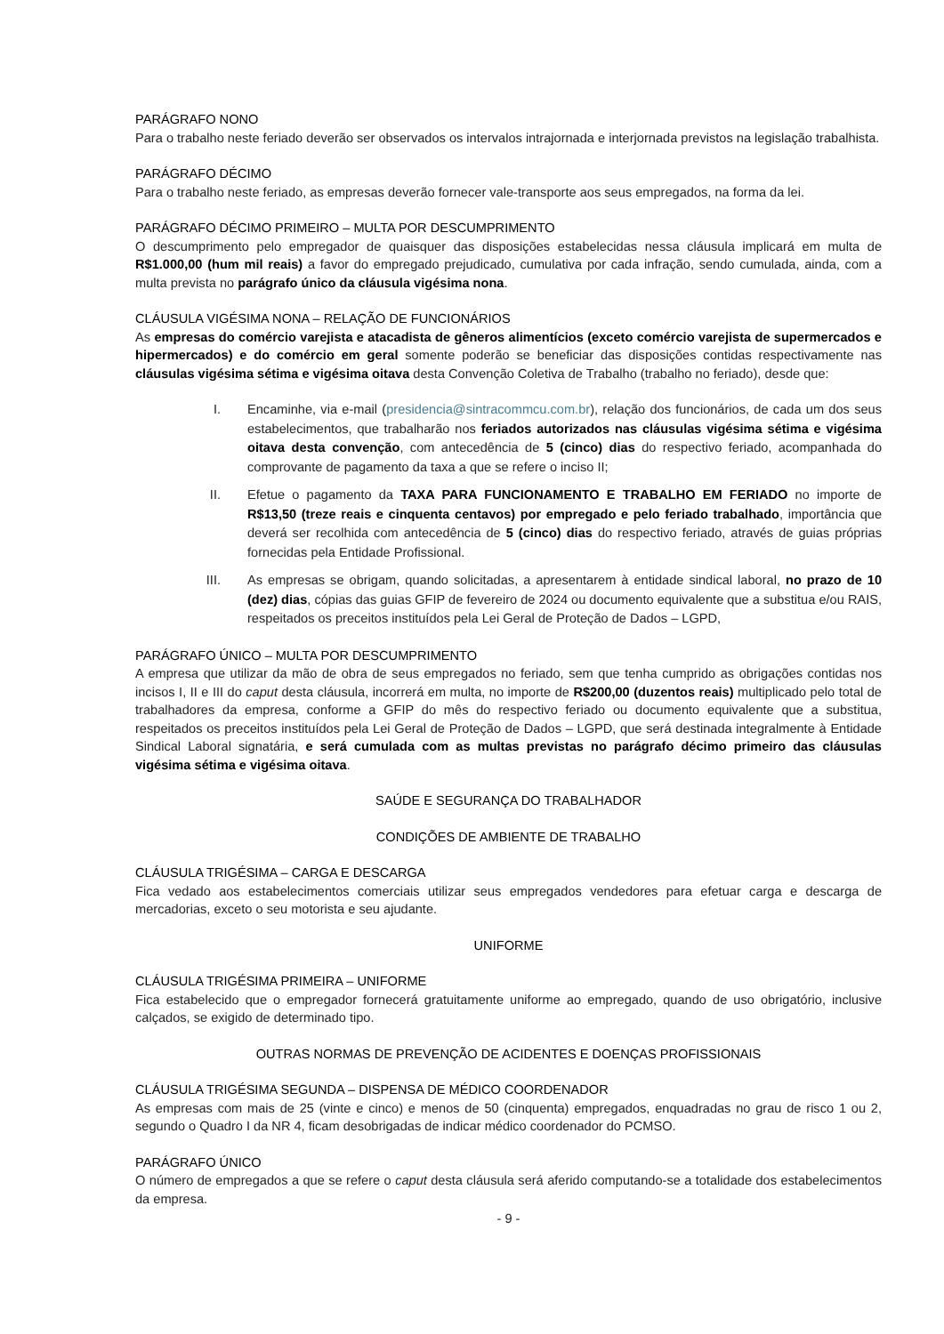PARÁGRAFO NONO
Para o trabalho neste feriado deverão ser observados os intervalos intrajornada e interjornada previstos na legislação trabalhista.
PARÁGRAFO DÉCIMO
Para o trabalho neste feriado, as empresas deverão fornecer vale-transporte aos seus empregados, na forma da lei.
PARÁGRAFO DÉCIMO PRIMEIRO – MULTA POR DESCUMPRIMENTO
O descumprimento pelo empregador de quaisquer das disposições estabelecidas nessa cláusula implicará em multa de R$1.000,00 (hum mil reais) a favor do empregado prejudicado, cumulativa por cada infração, sendo cumulada, ainda, com a multa prevista no parágrafo único da cláusula vigésima nona.
CLÁUSULA VIGÉSIMA NONA – RELAÇÃO DE FUNCIONÁRIOS
As empresas do comércio varejista e atacadista de gêneros alimentícios (exceto comércio varejista de supermercados e hipermercados) e do comércio em geral somente poderão se beneficiar das disposições contidas respectivamente nas cláusulas vigésima sétima e vigésima oitava desta Convenção Coletiva de Trabalho (trabalho no feriado), desde que:
I. Encaminhe, via e-mail (presidencia@sintracommcu.com.br), relação dos funcionários, de cada um dos seus estabelecimentos, que trabalharão nos feriados autorizados nas cláusulas vigésima sétima e vigésima oitava desta convenção, com antecedência de 5 (cinco) dias do respectivo feriado, acompanhada do comprovante de pagamento da taxa a que se refere o inciso II;
II. Efetue o pagamento da TAXA PARA FUNCIONAMENTO E TRABALHO EM FERIADO no importe de R$13,50 (treze reais e cinquenta centavos) por empregado e pelo feriado trabalhado, importância que deverá ser recolhida com antecedência de 5 (cinco) dias do respectivo feriado, através de guias próprias fornecidas pela Entidade Profissional.
III. As empresas se obrigam, quando solicitadas, a apresentarem à entidade sindical laboral, no prazo de 10 (dez) dias, cópias das guias GFIP de fevereiro de 2024 ou documento equivalente que a substitua e/ou RAIS, respeitados os preceitos instituídos pela Lei Geral de Proteção de Dados – LGPD,
PARÁGRAFO ÚNICO – MULTA POR DESCUMPRIMENTO
A empresa que utilizar da mão de obra de seus empregados no feriado, sem que tenha cumprido as obrigações contidas nos incisos I, II e III do caput desta cláusula, incorrerá em multa, no importe de R$200,00 (duzentos reais) multiplicado pelo total de trabalhadores da empresa, conforme a GFIP do mês do respectivo feriado ou documento equivalente que a substitua, respeitados os preceitos instituídos pela Lei Geral de Proteção de Dados – LGPD, que será destinada integralmente à Entidade Sindical Laboral signatária, e será cumulada com as multas previstas no parágrafo décimo primeiro das cláusulas vigésima sétima e vigésima oitava.
SAÚDE E SEGURANÇA DO TRABALHADOR
CONDIÇÕES DE AMBIENTE DE TRABALHO
CLÁUSULA TRIGÉSIMA – CARGA E DESCARGA
Fica vedado aos estabelecimentos comerciais utilizar seus empregados vendedores para efetuar carga e descarga de mercadorias, exceto o seu motorista e seu ajudante.
UNIFORME
CLÁUSULA TRIGÉSIMA PRIMEIRA – UNIFORME
Fica estabelecido que o empregador fornecerá gratuitamente uniforme ao empregado, quando de uso obrigatório, inclusive calçados, se exigido de determinado tipo.
OUTRAS NORMAS DE PREVENÇÃO DE ACIDENTES E DOENÇAS PROFISSIONAIS
CLÁUSULA TRIGÉSIMA SEGUNDA – DISPENSA DE MÉDICO COORDENADOR
As empresas com mais de 25 (vinte e cinco) e menos de 50 (cinquenta) empregados, enquadradas no grau de risco 1 ou 2, segundo o Quadro I da NR 4, ficam desobrigadas de indicar médico coordenador do PCMSO.
PARÁGRAFO ÚNICO
O número de empregados a que se refere o caput desta cláusula será aferido computando-se a totalidade dos estabelecimentos da empresa.
- 9 -